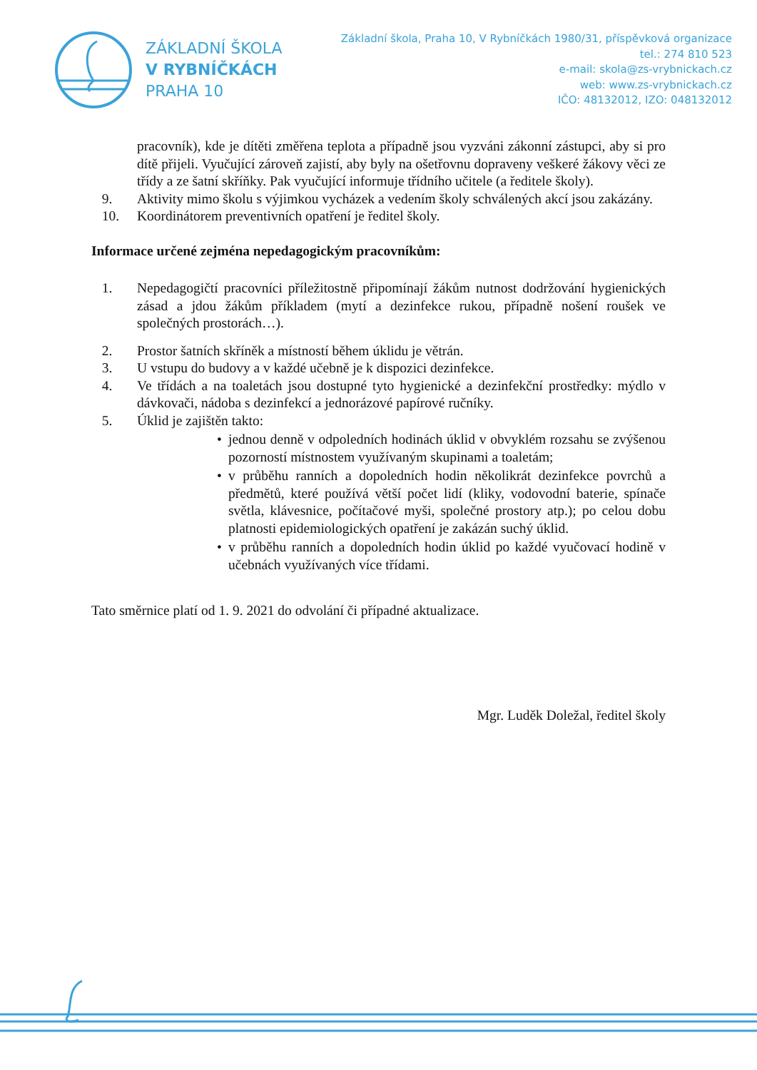ZÁKLADNÍ ŠKOLA
V RYBNÍČKÁCH
PRAHA 10
Základní škola, Praha 10, V Rybníčkách 1980/31, příspěvková organizace
tel.: 274 810 523
e-mail: skola@zs-vrybnickach.cz
web: www.zs-vrybnickach.cz
IČO: 48132012, IZO: 048132012
pracovník), kde je dítěti změřena teplota a případně jsou vyzváni zákonní zástupci, aby si pro dítě přijeli. Vyučující zároveň zajistí, aby byly na ošetřovnu dopraveny veškeré žákovy věci ze třídy a ze šatní skříňky. Pak vyučující informuje třídního učitele (a ředitele školy).
9. Aktivity mimo školu s výjimkou vycházek a vedením školy schválených akcí jsou zakázány.
10. Koordinátorem preventivních opatření je ředitel školy.
Informace určené zejména nepedagogickým pracovníkům:
1. Nepedagogičtí pracovníci příležitostně připomínají žákům nutnost dodržování hygienických zásad a jdou žákům příkladem (mytí a dezinfekce rukou, případně nošení roušek ve společných prostorách…).
2. Prostor šatních skříněk a místností během úklidu je větrán.
3. U vstupu do budovy a v každé učebně je k dispozici dezinfekce.
4. Ve třídách a na toaletách jsou dostupné tyto hygienické a dezinfekční prostředky: mýdlo v dávkovači, nádoba s dezinfekcí a jednorázové papírové ručníky.
5. Úklid je zajištěn takto:
• jednou denně v odpoledních hodinách úklid v obvyklém rozsahu se zvýšenou pozorností místnostem využívaným skupinami a toaletám;
• v průběhu ranních a dopoledních hodin několikrát dezinfekce povrchů a předmětů, které používá větší počet lidí (kliky, vodovodní baterie, spínače světla, klávesnice, počítačové myši, společné prostory atp.); po celou dobu platnosti epidemiologických opatření je zakázán suchý úklid.
• v průběhu ranních a dopoledních hodin úklid po každé vyučovací hodině v učebnách využívaných více třídami.
Tato směrnice platí od 1. 9. 2021 do odvolání či případné aktualizace.
Mgr. Luděk Doležal, ředitel školy